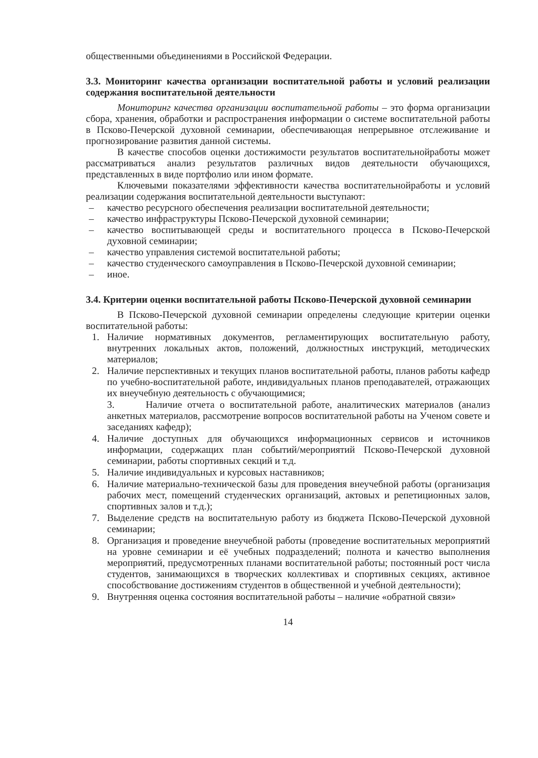общественными объединениями в Российской Федерации.
3.3. Мониторинг качества организации воспитательной работы и условий реализации содержания воспитательной деятельности
Мониторинг качества организации воспитательной работы – это форма организации сбора, хранения, обработки и распространения информации о системе воспитательной работы в Псково-Печерской духовной семинарии, обеспечивающая непрерывное отслеживание и прогнозирование развития данной системы.
В качестве способов оценки достижимости результатов воспитательнойработы может рассматриваться анализ результатов различных видов деятельности обучающихся, представленных в виде портфолио или ином формате.
Ключевыми показателями эффективности качества воспитательнойработы и условий реализации содержания воспитательной деятельности выступают:
– качество ресурсного обеспечения реализации воспитательной деятельности;
– качество инфраструктуры Псково-Печерской духовной семинарии;
– качество воспитывающей среды и воспитательного процесса в Псково-Печерской духовной семинарии;
– качество управления системой воспитательной работы;
– качество студенческого самоуправления в Псково-Печерской духовной семинарии;
– иное.
3.4. Критерии оценки воспитательной работы Псково-Печерской духовной семинарии
В Псково-Печерской духовной семинарии определены следующие критерии оценки воспитательной работы:
1. Наличие нормативных документов, регламентирующих воспитательную работу, внутренних локальных актов, положений, должностных инструкций, методических материалов;
2. Наличие перспективных и текущих планов воспитательной работы, планов работы кафедр по учебно-воспитательной работе, индивидуальных планов преподавателей, отражающих их внеучебную деятельность с обучающимися;
3. Наличие отчета о воспитательной работе, аналитических материалов (анализ анкетных материалов, рассмотрение вопросов воспитательной работы на Ученом совете и заседаниях кафедр);
4. Наличие доступных для обучающихся информационных сервисов и источников информации, содержащих план событий/мероприятий Псково-Печерской духовной семинарии, работы спортивных секций и т.д.
5. Наличие индивидуальных и курсовых наставников;
6. Наличие материально-технической базы для проведения внеучебной работы (организация рабочих мест, помещений студенческих организаций, актовых и репетиционных залов, спортивных залов и т.д.);
7. Выделение средств на воспитательную работу из бюджета Псково-Печерской духовной семинарии;
8. Организация и проведение внеучебной работы (проведение воспитательных мероприятий на уровне семинарии и её учебных подразделений; полнота и качество выполнения мероприятий, предусмотренных планами воспитательной работы; постоянный рост числа студентов, занимающихся в творческих коллективах и спортивных секциях, активное способствование достижениям студентов в общественной и учебной деятельности);
9. Внутренняя оценка состояния воспитательной работы – наличие «обратной связи»
14